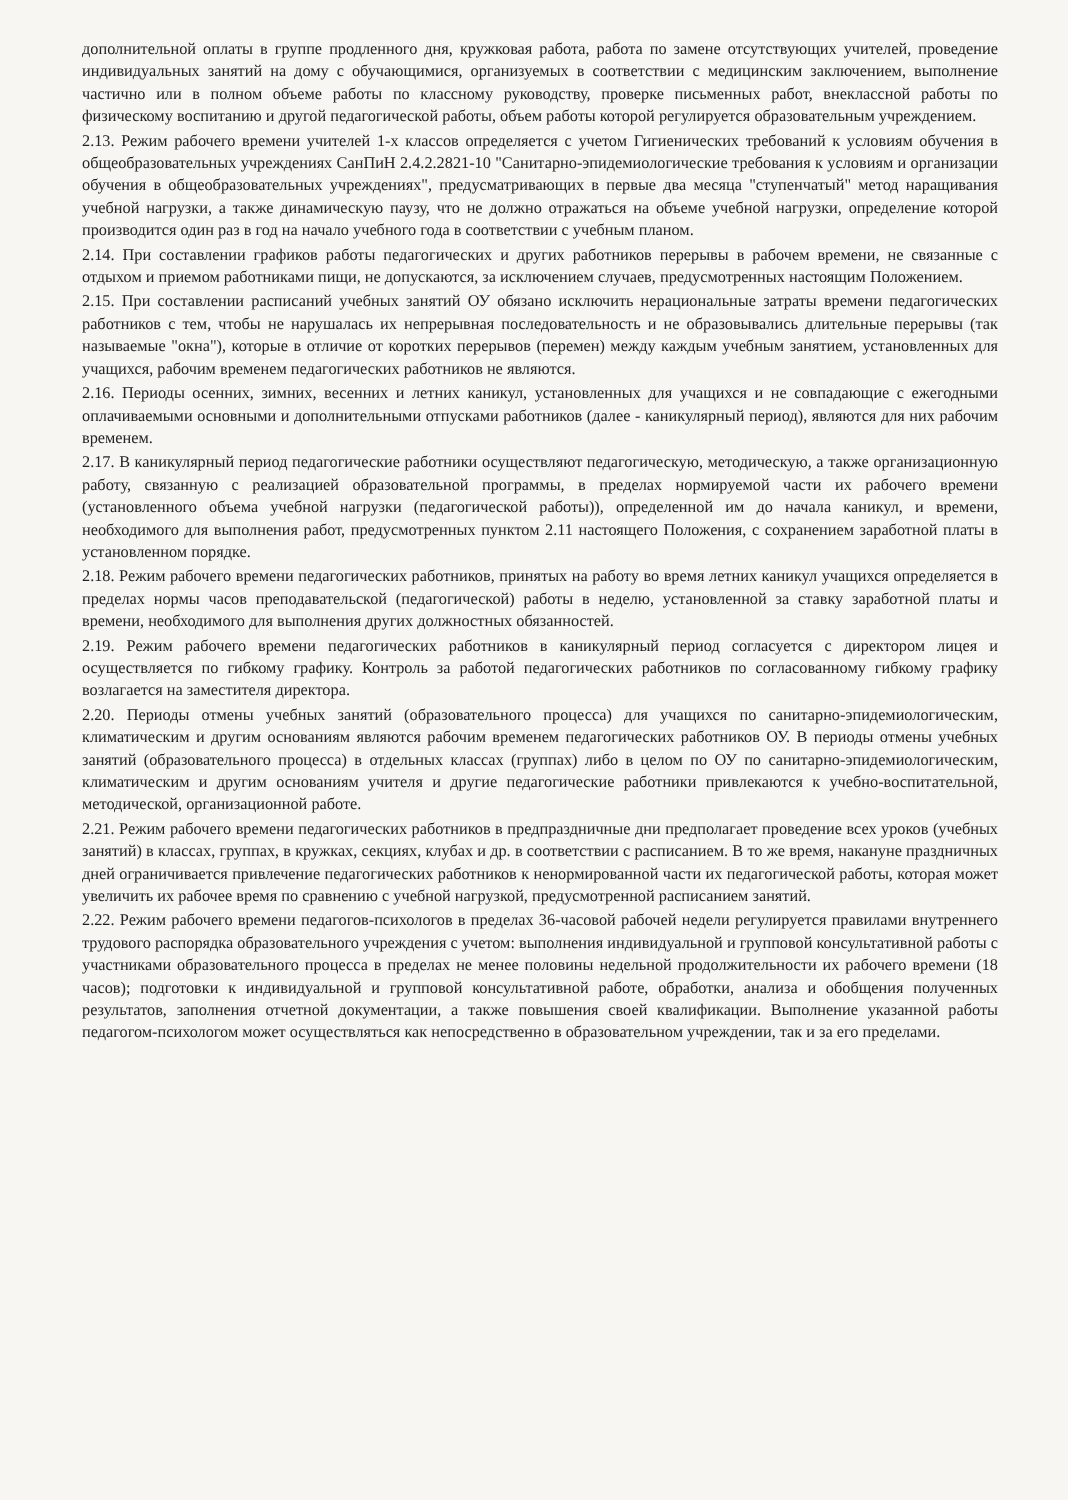дополнительной оплаты в группе продленного дня, кружковая работа, работа по замене отсутствующих учителей, проведение индивидуальных занятий на дому с обучающимися, организуемых в соответствии с медицинским заключением, выполнение частично или в полном объеме работы по классному руководству, проверке письменных работ, внеклассной работы по физическому воспитанию и другой педагогической работы, объем работы которой регулируется образовательным учреждением.
2.13. Режим рабочего времени учителей 1-х классов определяется с учетом Гигиенических требований к условиям обучения в общеобразовательных учреждениях СанПиН 2.4.2.2821-10 "Санитарно-эпидемиологические требования к условиям и организации обучения в общеобразовательных учреждениях", предусматривающих в первые два месяца "ступенчатый" метод наращивания учебной нагрузки, а также динамическую паузу, что не должно отражаться на объеме учебной нагрузки, определение которой производится один раз в год на начало учебного года в соответствии с учебным планом.
2.14. При составлении графиков работы педагогических и других работников перерывы в рабочем времени, не связанные с отдыхом и приемом работниками пищи, не допускаются, за исключением случаев, предусмотренных настоящим Положением.
2.15. При составлении расписаний учебных занятий ОУ обязано исключить нерациональные затраты времени педагогических работников с тем, чтобы не нарушалась их непрерывная последовательность и не образовывались длительные перерывы (так называемые "окна"), которые в отличие от коротких перерывов (перемен) между каждым учебным занятием, установленных для учащихся, рабочим временем педагогических работников не являются.
2.16. Периоды осенних, зимних, весенних и летних каникул, установленных для учащихся и не совпадающие с ежегодными оплачиваемыми основными и дополнительными отпусками работников (далее - каникулярный период), являются для них рабочим временем.
2.17. В каникулярный период педагогические работники осуществляют педагогическую, методическую, а также организационную работу, связанную с реализацией образовательной программы, в пределах нормируемой части их рабочего времени (установленного объема учебной нагрузки (педагогической работы)), определенной им до начала каникул, и времени, необходимого для выполнения работ, предусмотренных пунктом 2.11 настоящего Положения, с сохранением заработной платы в установленном порядке.
2.18. Режим рабочего времени педагогических работников, принятых на работу во время летних каникул учащихся определяется в пределах нормы часов преподавательской (педагогической) работы в неделю, установленной за ставку заработной платы и времени, необходимого для выполнения других должностных обязанностей.
2.19. Режим рабочего времени педагогических работников в каникулярный период согласуется с директором лицея и осуществляется по гибкому графику. Контроль за работой педагогических работников по согласованному гибкому графику возлагается на заместителя директора.
2.20. Периоды отмены учебных занятий (образовательного процесса) для учащихся по санитарно-эпидемиологическим, климатическим и другим основаниям являются рабочим временем педагогических работников ОУ. В периоды отмены учебных занятий (образовательного процесса) в отдельных классах (группах) либо в целом по ОУ по санитарно-эпидемиологическим, климатическим и другим основаниям учителя и другие педагогические работники привлекаются к учебно-воспитательной, методической, организационной работе.
2.21. Режим рабочего времени педагогических работников в предпраздничные дни предполагает проведение всех уроков (учебных занятий) в классах, группах, в кружках, секциях, клубах и др. в соответствии с расписанием. В то же время, накануне праздничных дней ограничивается привлечение педагогических работников к ненормированной части их педагогической работы, которая может увеличить их рабочее время по сравнению с учебной нагрузкой, предусмотренной расписанием занятий.
2.22. Режим рабочего времени педагогов-психологов в пределах 36-часовой рабочей недели регулируется правилами внутреннего трудового распорядка образовательного учреждения с учетом: выполнения индивидуальной и групповой консультативной работы с участниками образовательного процесса в пределах не менее половины недельной продолжительности их рабочего времени (18 часов); подготовки к индивидуальной и групповой консультативной работе, обработки, анализа и обобщения полученных результатов, заполнения отчетной документации, а также повышения своей квалификации. Выполнение указанной работы педагогом-психологом может осуществляться как непосредственно в образовательном учреждении, так и за его пределами.